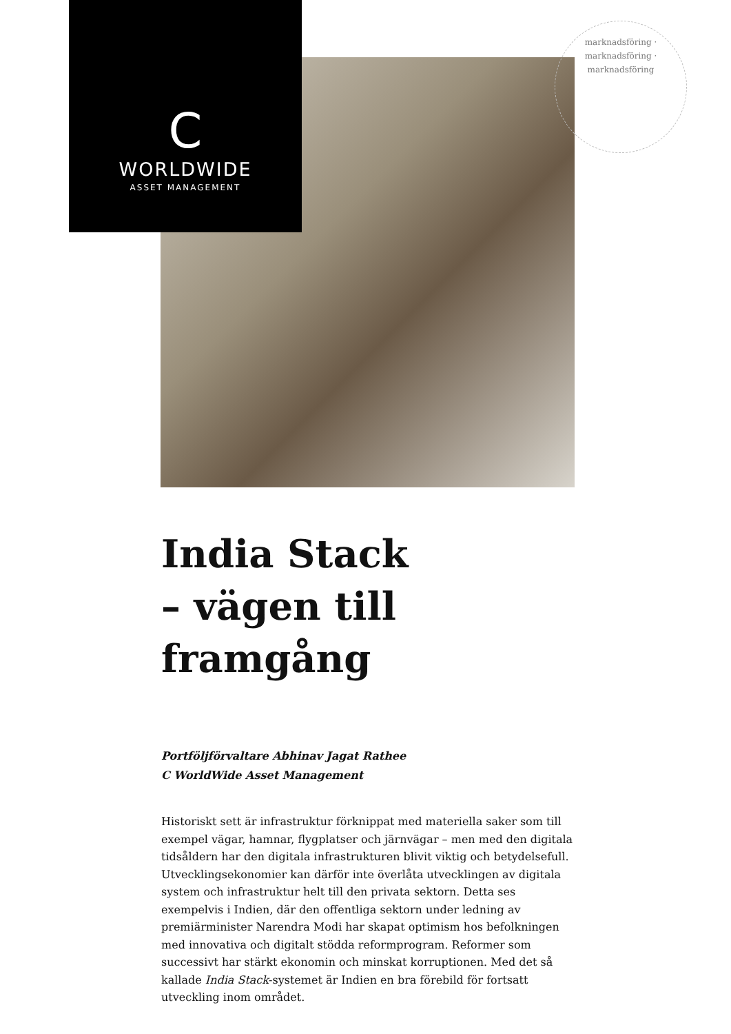C
WORLDWIDE
ASSET MANAGEMENT
marknadsföring · marknadsföring · marknadsföring
India Stack
– vägen till framgång
Portföljförvaltare Abhinav Jagat Rathee
C WorldWide Asset Management
Historiskt sett är infrastruktur förknippat med materiella saker som till exempel vägar, hamnar, flygplatser och järnvägar – men med den digitala tidsåldern har den digitala infrastrukturen blivit viktig och betydelsefull. Utvecklingsekonomier kan därför inte överlåta utvecklingen av digitala system och infrastruktur helt till den privata sektorn. Detta ses exempelvis i Indien, där den offentliga sektorn under ledning av premiärminister Narendra Modi har skapat optimism hos befolkningen med innovativa och digitalt stödda reformprogram. Reformer som successivt har stärkt ekonomin och minskat korruptionen. Med det så kallade India Stack-systemet är Indien en bra förebild för fortsatt utveckling inom området.